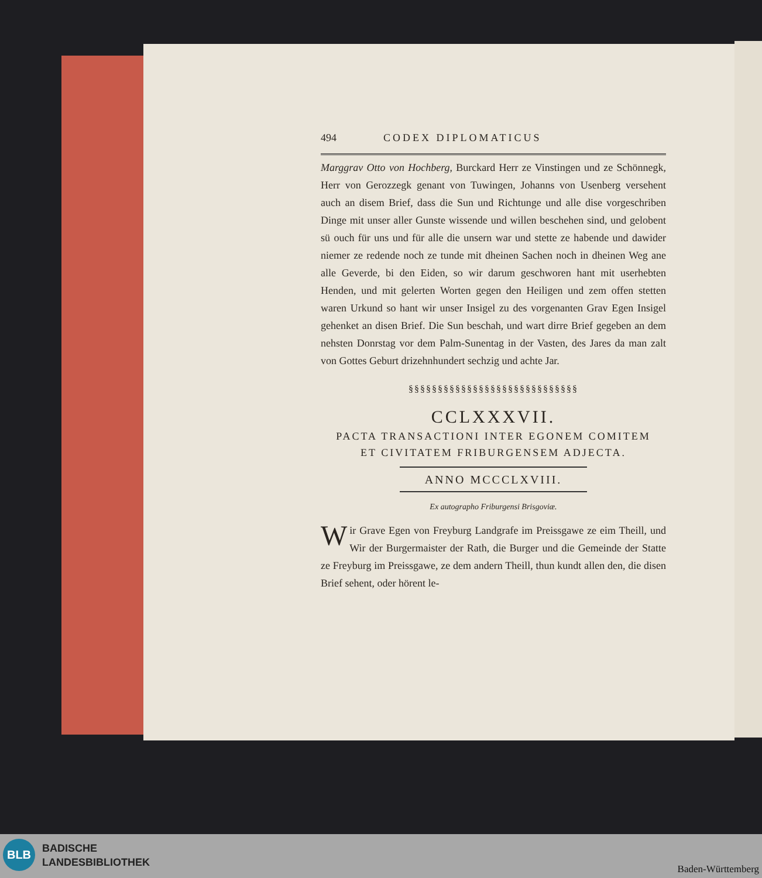494 CODEX DIPLOMATICUS
Marggrav Otto von Hochberg, Burckard Herr ze Vinstingen und ze Schönnegk, Herr von Gerozzegk genant von Tuwingen, Johanns von Usenberg versehent auch an disem Brief, dass die Sun und Richtunge und alle dise vorgeschriben Dinge mit unser aller Gunste wissende und willen beschehen sind, und gelobent sü ouch für uns und für alle die unsern war und stette ze habende und dawider niemer ze redende noch ze tunde mit dheinen Sachen noch in dheinen Weg ane alle Geverde, bi den Eiden, so wir darum geschworen hant mit userhebten Henden, und mit gelerten Worten gegen den Heiligen und zem offen stetten waren Urkund so hant wir unser Insigel zu des vorgenanten Grav Egen Insigel gehenket an disen Brief. Die Sun beschah, und wart dirre Brief gegeben an dem nehsten Donrstag vor dem Palm-Sunentag in der Vasten, des Jares da man zalt von Gottes Geburt drizehnhundert sechzig und achte Jar.
§§§§§§§§§§§§§§§§§§§§§§§§§§§§§
CCLXXXVII.
PACTA TRANSACTIONI INTER EGONEM COMITEM
ET CIVITATEM FRIBURGENSEM ADJECTA.
ANNO MCCCLXVIII.
Ex autographo Friburgensi Brisgoviæ.
Wir Grave Egen von Freyburg Landgrafe im Preissgawe ze eim Theill, und Wir der Burgermaister der Rath, die Burger und die Gemeinde der Statte ze Freyburg im Preissgawe, ze dem andern Theill, thun kundt allen den, die disen Brief sehent, oder hörent le-
BLB
BADISCHE
LANDESBIBLIOTHEK
Baden-Württemberg